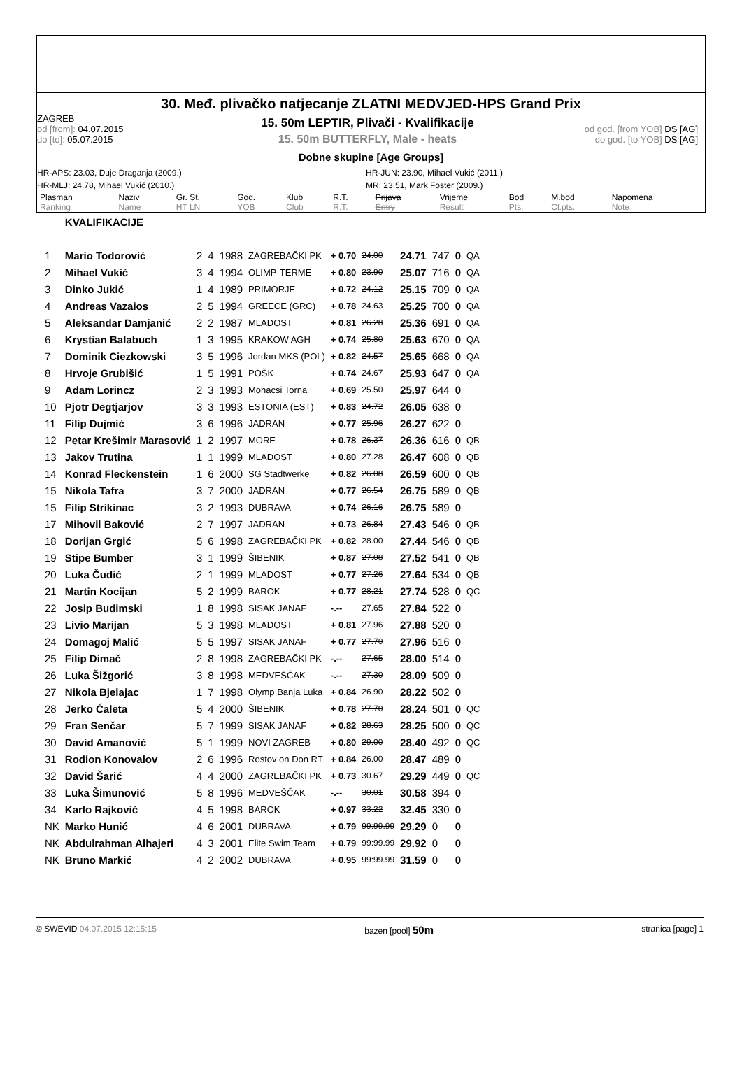30. Međ. plivačko natjecanje ZLATNI MEDVJED-HPS Grand Prix
ZAGREB
od [from]: 04.07.2015
do [to]: 05.07.2015
15. 50m LEPTIR, Plivači - Kvalifikacije
15. 50m BUTTERFLY, Male - heats
od god. [from YOB] DS [AG]
do god. [to YOB] DS [AG]
Dobne skupine [Age Groups]
HR-APS: 23.03, Duje Draganja (2009.)
HR-JUN: 23.90, Mihael Vukić (2011.)
HR-MLJ: 24.78, Mihael Vukić (2010.)
MR: 23.51, Mark Foster (2009.)
| Plasman Ranking | Naziv Name | Gr. St. HT LN | God. YOB | Klub Club | R.T. R.T. | Prijava Entry | Vrijeme Result | Bod Pts. | M.bod Cl.pts. | Napomena Note |
| | KVALIFIKACIJE | | | | | | | | | | |
| 1 | Mario Todorović | 2 | 4 | 1988 | ZAGREBAČKI PK | + 0.70 | 24.00 | 24.71 | 747 | 0 | QA |
| 2 | Mihael Vukić | 3 | 4 | 1994 | OLIMP-TERME | + 0.80 | 23.90 | 25.07 | 716 | 0 | QA |
| 3 | Dinko Jukić | 1 | 4 | 1989 | PRIMORJE | + 0.72 | 24.12 | 25.15 | 709 | 0 | QA |
| 4 | Andreas Vazaios | 2 | 5 | 1994 | GREECE (GRC) | + 0.78 | 24.63 | 25.25 | 700 | 0 | QA |
| 5 | Aleksandar Damjanić | 2 | 2 | 1987 | MLADOST | + 0.81 | 26.28 | 25.36 | 691 | 0 | QA |
| 6 | Krystian Balabuch | 1 | 3 | 1995 | KRAKOW AGH | + 0.74 | 25.80 | 25.63 | 670 | 0 | QA |
| 7 | Dominik Ciezkowski | 3 | 5 | 1996 | Jordan MKS (POL) | + 0.82 | 24.57 | 25.65 | 668 | 0 | QA |
| 8 | Hrvoje Grubišić | 1 | 5 | 1991 | POŠK | + 0.74 | 24.67 | 25.93 | 647 | 0 | QA |
| 9 | Adam Lorincz | 2 | 3 | 1993 | Mohacsi Torna | + 0.69 | 25.50 | 25.97 | 644 | 0 | |
| 10 | Pjotr Degtjarjov | 3 | 3 | 1993 | ESTONIA (EST) | + 0.83 | 24.72 | 26.05 | 638 | 0 | |
| 11 | Filip Dujmić | 3 | 6 | 1996 | JADRAN | + 0.77 | 25.96 | 26.27 | 622 | 0 | |
| 12 | Petar Krešimir Marasović | 1 | 2 | 1997 | MORE | + 0.78 | 26.37 | 26.36 | 616 | 0 | QB |
| 13 | Jakov Trutina | 1 | 1 | 1999 | MLADOST | + 0.80 | 27.28 | 26.47 | 608 | 0 | QB |
| 14 | Konrad Fleckenstein | 1 | 6 | 2000 | SG Stadtwerke | + 0.82 | 26.08 | 26.59 | 600 | 0 | QB |
| 15 | Nikola Tafra | 3 | 7 | 2000 | JADRAN | + 0.77 | 26.54 | 26.75 | 589 | 0 | QB |
| 15 | Filip Strikinac | 3 | 2 | 1993 | DUBRAVA | + 0.74 | 26.16 | 26.75 | 589 | 0 | |
| 17 | Mihovil Baković | 2 | 7 | 1997 | JADRAN | + 0.73 | 26.84 | 27.43 | 546 | 0 | QB |
| 18 | Dorijan Grgić | 5 | 6 | 1998 | ZAGREBAČKI PK | + 0.82 | 28.00 | 27.44 | 546 | 0 | QB |
| 19 | Stipe Bumber | 3 | 1 | 1999 | ŠIBENIK | + 0.87 | 27.08 | 27.52 | 541 | 0 | QB |
| 20 | Luka Čudić | 2 | 1 | 1999 | MLADOST | + 0.77 | 27.26 | 27.64 | 534 | 0 | QB |
| 21 | Martin Kocijan | 5 | 2 | 1999 | BAROK | + 0.77 | 28.21 | 27.74 | 528 | 0 | QC |
| 22 | Josip Budimski | 1 | 8 | 1998 | SISAK JANAF | -.-- | 27.65 | 27.84 | 522 | 0 | |
| 23 | Livio Marijan | 5 | 3 | 1998 | MLADOST | + 0.81 | 27.96 | 27.88 | 520 | 0 | |
| 24 | Domagoj Malić | 5 | 5 | 1997 | SISAK JANAF | + 0.77 | 27.70 | 27.96 | 516 | 0 | |
| 25 | Filip Dimač | 2 | 8 | 1998 | ZAGREBAČKI PK | -.-- | 27.65 | 28.00 | 514 | 0 | |
| 26 | Luka Šižgorić | 3 | 8 | 1998 | MEDVEŠČAK | -.-- | 27.30 | 28.09 | 509 | 0 | |
| 27 | Nikola Bjelajac | 1 | 7 | 1998 | Olymp Banja Luka | + 0.84 | 26.90 | 28.22 | 502 | 0 | |
| 28 | Jerko Ćaleta | 5 | 4 | 2000 | ŠIBENIK | + 0.78 | 27.70 | 28.24 | 501 | 0 | QC |
| 29 | Fran Senčar | 5 | 7 | 1999 | SISAK JANAF | + 0.82 | 28.63 | 28.25 | 500 | 0 | QC |
| 30 | David Amanović | 5 | 1 | 1999 | NOVI ZAGREB | + 0.80 | 29.00 | 28.40 | 492 | 0 | QC |
| 31 | Rodion Konovalov | 2 | 6 | 1996 | Rostov on Don RT | + 0.84 | 26.00 | 28.47 | 489 | 0 | |
| 32 | David Šarić | 4 | 4 | 2000 | ZAGREBAČKI PK | + 0.73 | 30.67 | 29.29 | 449 | 0 | QC |
| 33 | Luka Šimunović | 5 | 8 | 1996 | MEDVEŠČAK | -.-- | 30.01 | 30.58 | 394 | 0 | |
| 34 | Karlo Rajković | 4 | 5 | 1998 | BAROK | + 0.97 | 33.22 | 32.45 | 330 | 0 | |
| NK | Marko Hunić | 4 | 6 | 2001 | DUBRAVA | + 0.79 | 99:99.99 | 29.29 | 0 | 0 | |
| NK | Abdulrahman Alhajeri | 4 | 3 | 2001 | Elite Swim Team | + 0.79 | 99:99.99 | 29.92 | 0 | 0 | |
| NK | Bruno Markić | 4 | 2 | 2002 | DUBRAVA | + 0.95 | 99:99.99 | 31.59 | 0 | 0 | |
© SWEVID 04.07.2015 12:15:15 bazen [pool] 50m stranica [page] 1